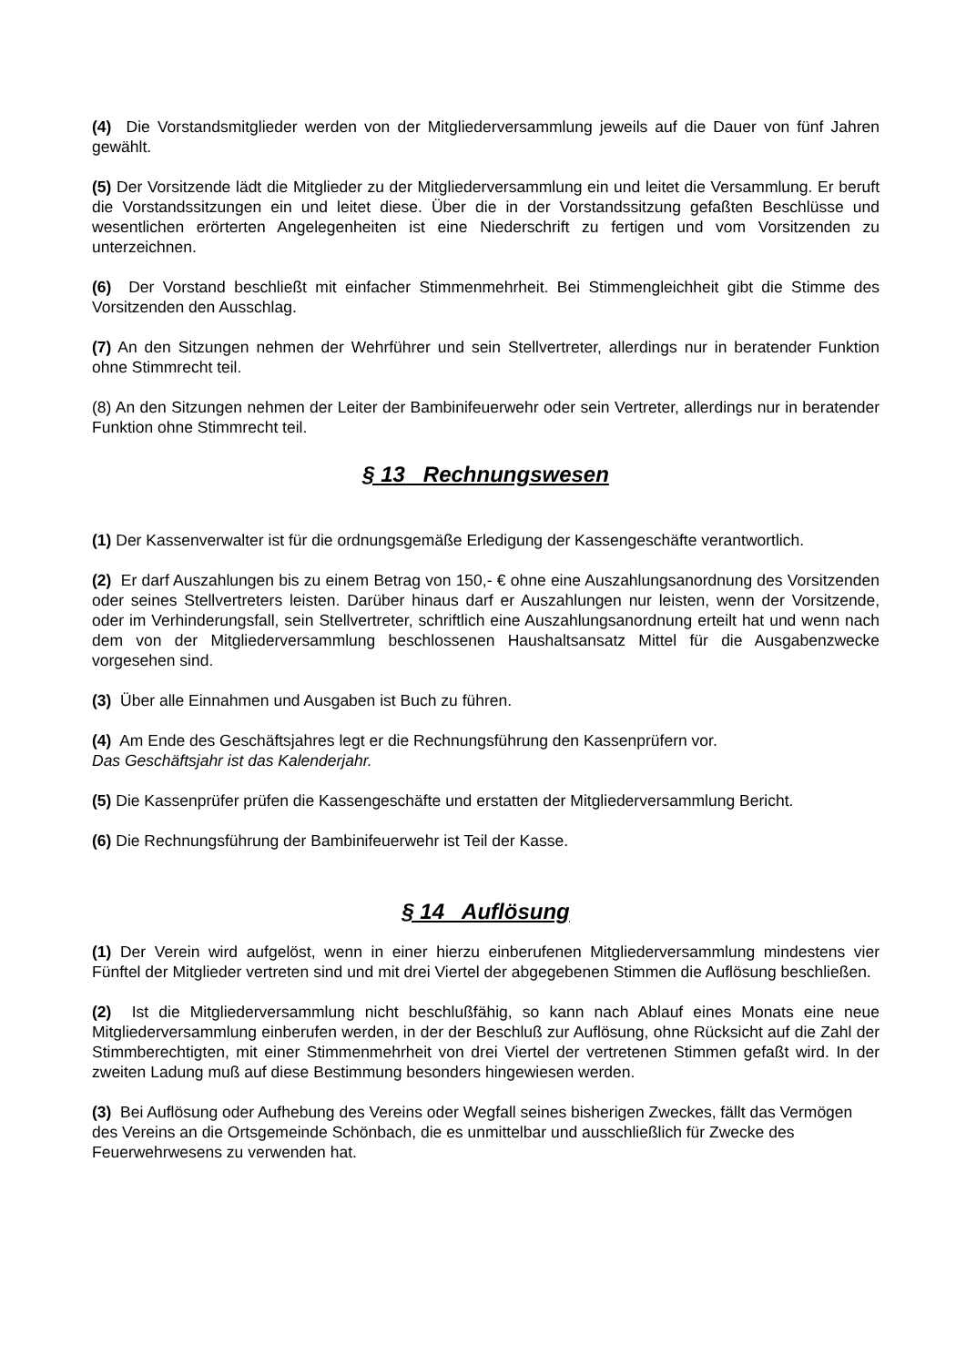(4) Die Vorstandsmitglieder werden von der Mitgliederversammlung jeweils auf die Dauer von fünf Jahren gewählt.
(5) Der Vorsitzende lädt die Mitglieder zu der Mitgliederversammlung ein und leitet die Versammlung. Er beruft die Vorstandssitzungen ein und leitet diese. Über die in der Vorstandssitzung gefaßten Beschlüsse und wesentlichen erörterten Angelegenheiten ist eine Niederschrift zu fertigen und vom Vorsitzenden zu unterzeichnen.
(6) Der Vorstand beschließt mit einfacher Stimmenmehrheit. Bei Stimmengleichheit gibt die Stimme des Vorsitzenden den Ausschlag.
(7) An den Sitzungen nehmen der Wehrführer und sein Stellvertreter, allerdings nur in beratender Funktion ohne Stimmrecht teil.
(8) An den Sitzungen nehmen der Leiter der Bambinifeuerwehr oder sein Vertreter, allerdings nur in beratender Funktion ohne Stimmrecht teil.
§ 13 Rechnungswesen
(1) Der Kassenverwalter ist für die ordnungsgemäße Erledigung der Kassengeschäfte verantwortlich.
(2) Er darf Auszahlungen bis zu einem Betrag von 150,- € ohne eine Auszahlungsanordnung des Vorsitzenden oder seines Stellvertreters leisten. Darüber hinaus darf er Auszahlungen nur leisten, wenn der Vorsitzende, oder im Verhinderungsfall, sein Stellvertreter, schriftlich eine Auszahlungsanordnung erteilt hat und wenn nach dem von der Mitgliederversammlung beschlossenen Haushaltsansatz Mittel für die Ausgabenzwecke vorgesehen sind.
(3) Über alle Einnahmen und Ausgaben ist Buch zu führen.
(4) Am Ende des Geschäftsjahres legt er die Rechnungsführung den Kassenprüfern vor.
Das Geschäftsjahr ist das Kalenderjahr.
(5) Die Kassenprüfer prüfen die Kassengeschäfte und erstatten der Mitgliederversammlung Bericht.
(6) Die Rechnungsführung der Bambinifeuerwehr ist Teil der Kasse.
§ 14 Auflösung
(1) Der Verein wird aufgelöst, wenn in einer hierzu einberufenen Mitgliederversammlung mindestens vier Fünftel der Mitglieder vertreten sind und mit drei Viertel der abgegebenen Stimmen die Auflösung beschließen.
(2) Ist die Mitgliederversammlung nicht beschlußfähig, so kann nach Ablauf eines Monats eine neue Mitgliederversammlung einberufen werden, in der der Beschluß zur Auflösung, ohne Rücksicht auf die Zahl der Stimmberechtigten, mit einer Stimmenmehrheit von drei Viertel der vertretenen Stimmen gefaßt wird. In der zweiten Ladung muß auf diese Bestimmung besonders hingewiesen werden.
(3) Bei Auflösung oder Aufhebung des Vereins oder Wegfall seines bisherigen Zweckes, fällt das Vermögen des Vereins an die Ortsgemeinde Schönbach, die es unmittelbar und ausschließlich für Zwecke des Feuerwehrwesens zu verwenden hat.